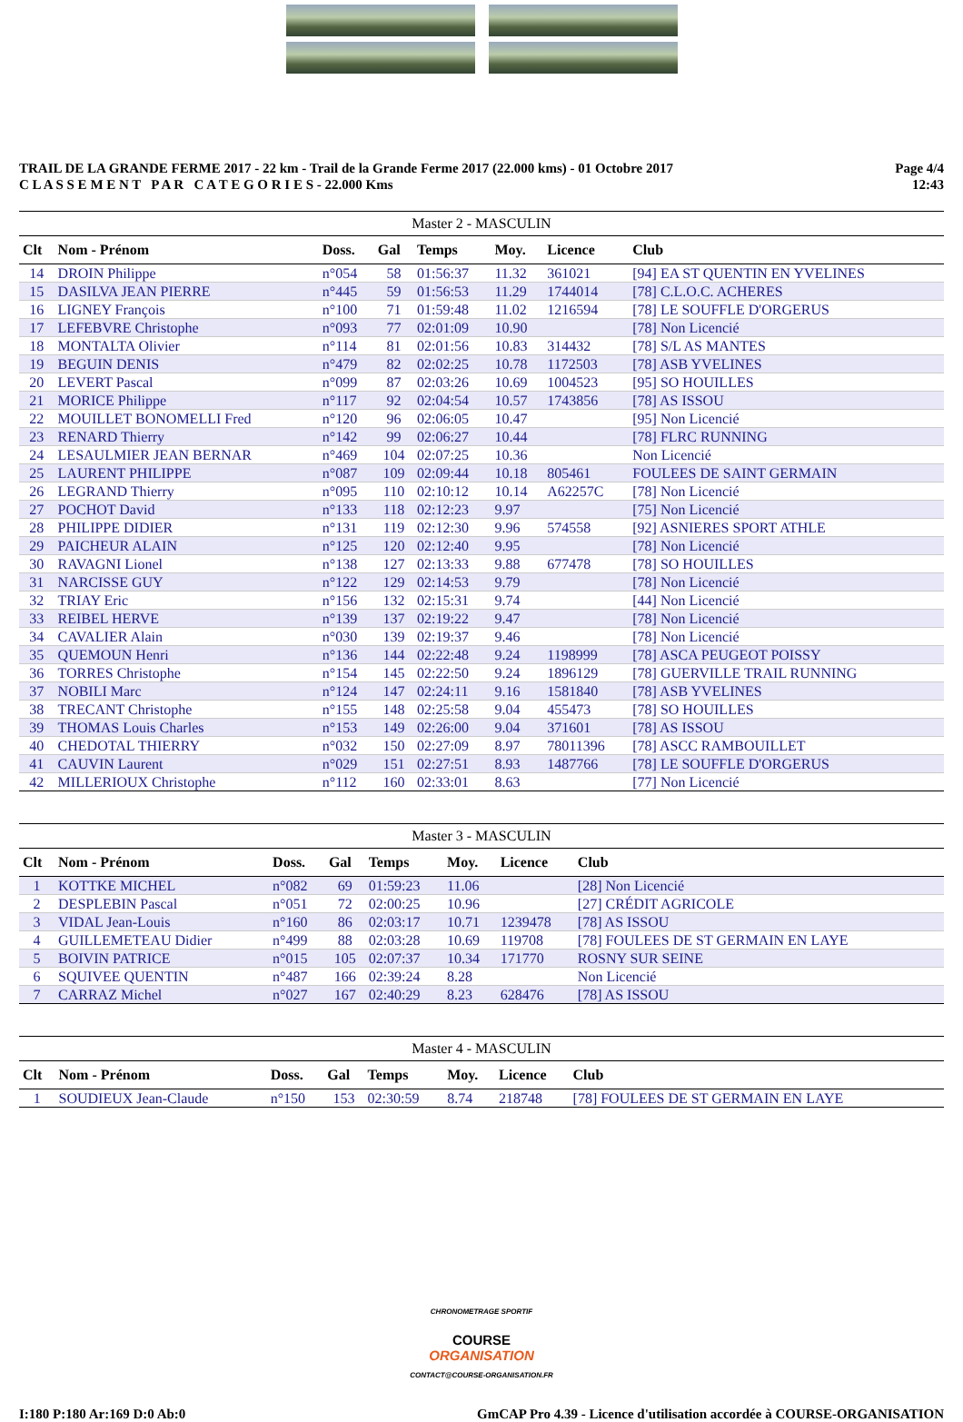TRAIL DE LA GRANDE FERME 2017 - 22 km - Trail de la Grande Ferme 2017 (22.000 kms) - 01 Octobre 2017
C L A S S E M E N T P A R C A T E G O R I E S - 22.000 Kms
Page 4/4
12:43
Master 2 - MASCULIN
| Clt | Nom - Prénom | Doss. | Gal | Temps | Moy. | Licence | Club |
| --- | --- | --- | --- | --- | --- | --- | --- |
| 14 | DROIN Philippe | n°054 | 58 | 01:56:37 | 11.32 | 361021 | [94] EA ST QUENTIN EN YVELINES |
| 15 | DASILVA JEAN PIERRE | n°445 | 59 | 01:56:53 | 11.29 | 1744014 | [78] C.L.O.C. ACHERES |
| 16 | LIGNEY François | n°100 | 71 | 01:59:48 | 11.02 | 1216594 | [78] LE SOUFFLE D'ORGERUS |
| 17 | LEFEBVRE Christophe | n°093 | 77 | 02:01:09 | 10.90 | | [78] Non Licencié |
| 18 | MONTALTA Olivier | n°114 | 81 | 02:01:56 | 10.83 | 314432 | [78] S/L AS MANTES |
| 19 | BEGUIN DENIS | n°479 | 82 | 02:02:25 | 10.78 | 1172503 | [78] ASB YVELINES |
| 20 | LEVERT Pascal | n°099 | 87 | 02:03:26 | 10.69 | 1004523 | [95] SO HOUILLES |
| 21 | MORICE Philippe | n°117 | 92 | 02:04:54 | 10.57 | 1743856 | [78] AS ISSOU |
| 22 | MOUILLET BONOMELLI Fred | n°120 | 96 | 02:06:05 | 10.47 | | [95] Non Licencié |
| 23 | RENARD Thierry | n°142 | 99 | 02:06:27 | 10.44 | | [78] FLRC RUNNING |
| 24 | LESAULMIER JEAN BERNAR | n°469 | 104 | 02:07:25 | 10.36 | | Non Licencié |
| 25 | LAURENT PHILIPPE | n°087 | 109 | 02:09:44 | 10.18 | 805461 | FOULEES DE SAINT GERMAIN |
| 26 | LEGRAND Thierry | n°095 | 110 | 02:10:12 | 10.14 | A62257C | [78] Non Licencié |
| 27 | POCHOT David | n°133 | 118 | 02:12:23 | 9.97 | | [75] Non Licencié |
| 28 | PHILIPPE DIDIER | n°131 | 119 | 02:12:30 | 9.96 | 574558 | [92] ASNIERES SPORT ATHLE |
| 29 | PAICHEUR ALAIN | n°125 | 120 | 02:12:40 | 9.95 | | [78] Non Licencié |
| 30 | RAVAGNI Lionel | n°138 | 127 | 02:13:33 | 9.88 | 677478 | [78] SO HOUILLES |
| 31 | NARCISSE GUY | n°122 | 129 | 02:14:53 | 9.79 | | [78] Non Licencié |
| 32 | TRIAY Eric | n°156 | 132 | 02:15:31 | 9.74 | | [44] Non Licencié |
| 33 | REIBEL HERVE | n°139 | 137 | 02:19:22 | 9.47 | | [78] Non Licencié |
| 34 | CAVALIER Alain | n°030 | 139 | 02:19:37 | 9.46 | | [78] Non Licencié |
| 35 | QUEMOUN Henri | n°136 | 144 | 02:22:48 | 9.24 | 1198999 | [78] ASCA PEUGEOT POISSY |
| 36 | TORRES Christophe | n°154 | 145 | 02:22:50 | 9.24 | 1896129 | [78] GUERVILLE TRAIL RUNNING |
| 37 | NOBILI Marc | n°124 | 147 | 02:24:11 | 9.16 | 1581840 | [78] ASB YVELINES |
| 38 | TRECANT Christophe | n°155 | 148 | 02:25:58 | 9.04 | 455473 | [78] SO HOUILLES |
| 39 | THOMAS Louis Charles | n°153 | 149 | 02:26:00 | 9.04 | 371601 | [78] AS ISSOU |
| 40 | CHEDOTAL THIERRY | n°032 | 150 | 02:27:09 | 8.97 | 78011396 | [78] ASCC RAMBOUILLET |
| 41 | CAUVIN Laurent | n°029 | 151 | 02:27:51 | 8.93 | 1487766 | [78] LE SOUFFLE D'ORGERUS |
| 42 | MILLERIOUX Christophe | n°112 | 160 | 02:33:01 | 8.63 | | [77] Non Licencié |
Master 3 - MASCULIN
| Clt | Nom - Prénom | Doss. | Gal | Temps | Moy. | Licence | Club |
| --- | --- | --- | --- | --- | --- | --- | --- |
| 1 | KOTTKE MICHEL | n°082 | 69 | 01:59:23 | 11.06 | | [28] Non Licencié |
| 2 | DESPLEBIN Pascal | n°051 | 72 | 02:00:25 | 10.96 | | [27] CRÉDIT AGRICOLE |
| 3 | VIDAL Jean-Louis | n°160 | 86 | 02:03:17 | 10.71 | 1239478 | [78] AS ISSOU |
| 4 | GUILLEMETEAU Didier | n°499 | 88 | 02:03:28 | 10.69 | 119708 | [78] FOULEES DE ST GERMAIN EN LAYE |
| 5 | BOIVIN PATRICE | n°015 | 105 | 02:07:37 | 10.34 | 171770 | ROSNY SUR SEINE |
| 6 | SQUIVEE QUENTIN | n°487 | 166 | 02:39:24 | 8.28 | | Non Licencié |
| 7 | CARRAZ Michel | n°027 | 167 | 02:40:29 | 8.23 | 628476 | [78] AS ISSOU |
Master 4 - MASCULIN
| Clt | Nom - Prénom | Doss. | Gal | Temps | Moy. | Licence | Club |
| --- | --- | --- | --- | --- | --- | --- | --- |
| 1 | SOUDIEUX Jean-Claude | n°150 | 153 | 02:30:59 | 8.74 | 218748 | [78] FOULEES DE ST GERMAIN EN LAYE |
CHRONOMETRAGE SPORTIF
COURSE
ORGANISATION
CONTACT@COURSE-ORGANISATION.FR
I:180 P:180 Ar:169 D:0 Ab:0 GmCAP Pro 4.39 - Licence d'utilisation accordée à COURSE-ORGANISATION